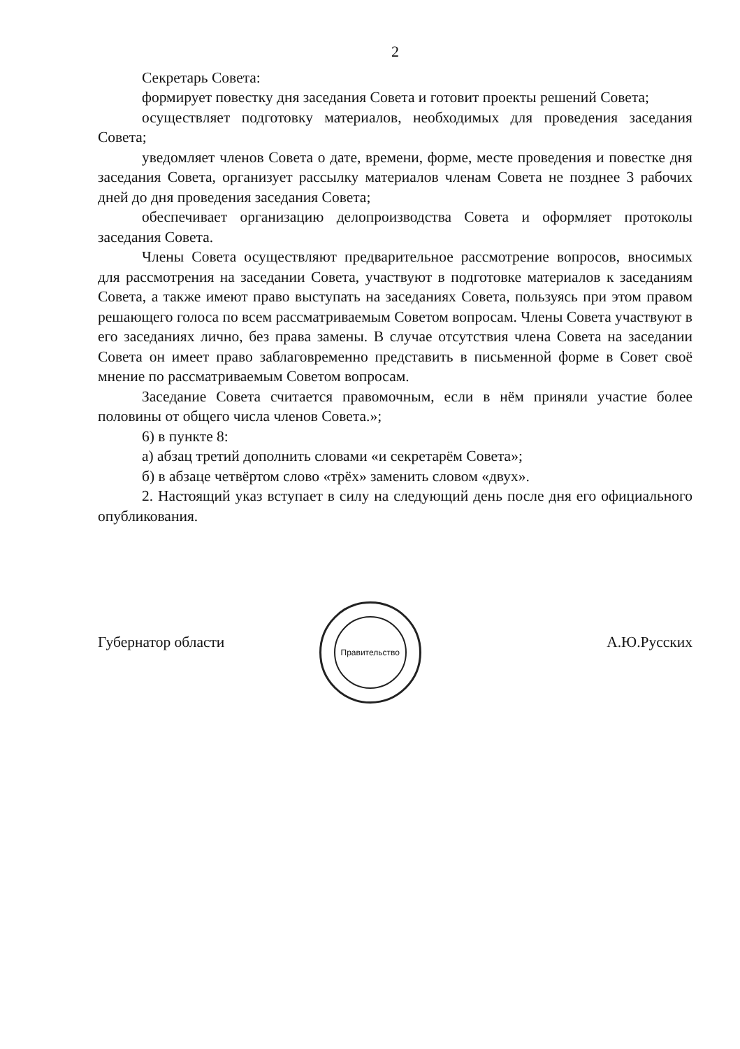2
Секретарь Совета:
формирует повестку дня заседания Совета и готовит проекты решений Совета;
осуществляет подготовку материалов, необходимых для проведения заседания Совета;
уведомляет членов Совета о дате, времени, форме, месте проведения и повестке дня заседания Совета, организует рассылку материалов членам Совета не позднее 3 рабочих дней до дня проведения заседания Совета;
обеспечивает организацию делопроизводства Совета и оформляет протоколы заседания Совета.
Члены Совета осуществляют предварительное рассмотрение вопросов, вносимых для рассмотрения на заседании Совета, участвуют в подготовке материалов к заседаниям Совета, а также имеют право выступать на заседаниях Совета, пользуясь при этом правом решающего голоса по всем рассматриваемым Советом вопросам. Члены Совета участвуют в его заседаниях лично, без права замены. В случае отсутствия члена Совета на заседании Совета он имеет право заблаговременно представить в письменной форме в Совет своё мнение по рассматриваемым Советом вопросам.
Заседание Совета считается правомочным, если в нём приняли участие более половины от общего числа членов Совета.»;
6) в пункте 8:
а) абзац третий дополнить словами «и секретарём Совета»;
б) в абзаце четвёртом слово «трёх» заменить словом «двух».
2. Настоящий указ вступает в силу на следующий день после дня его официального опубликования.
Губернатор области
Правительство
А.Ю.Русских